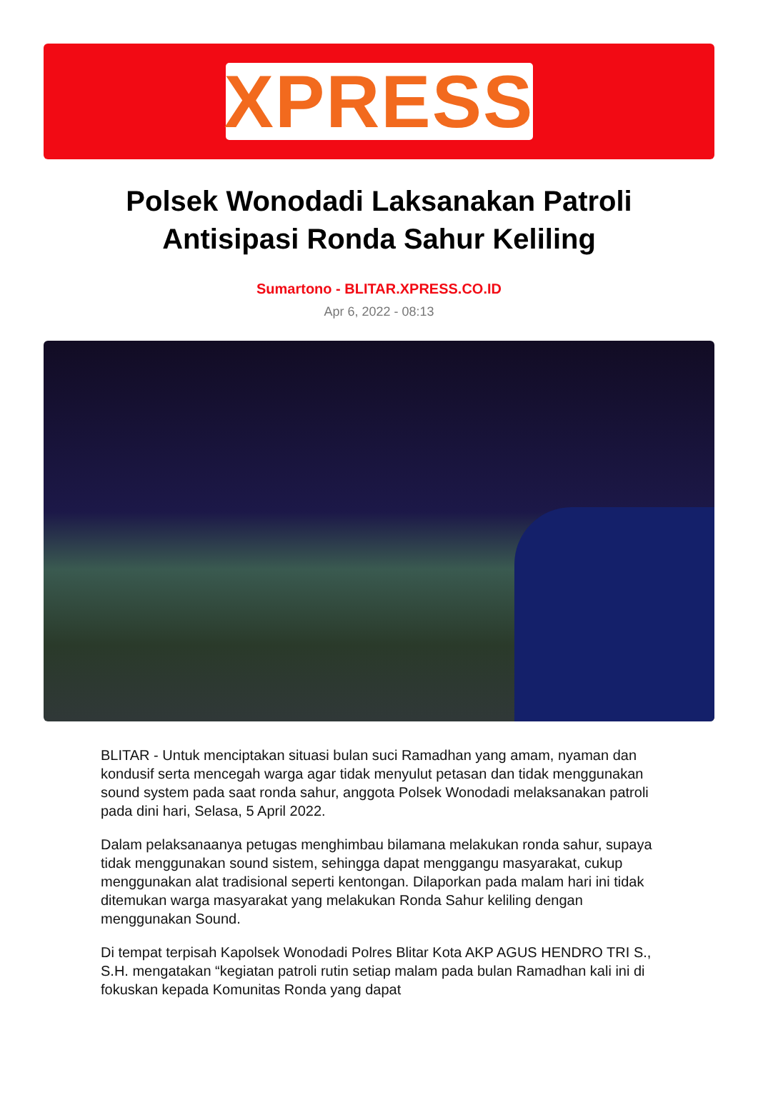XPRESS
Polsek Wonodadi Laksanakan Patroli Antisipasi Ronda Sahur Keliling
Sumartono - BLITAR.XPRESS.CO.ID
Apr 6, 2022 - 08:13
BLITAR - Untuk menciptakan situasi bulan suci Ramadhan yang amam, nyaman dan kondusif serta mencegah warga agar tidak menyulut petasan dan tidak menggunakan sound system pada saat ronda sahur, anggota Polsek Wonodadi melaksanakan patroli pada dini hari, Selasa, 5 April 2022.
Dalam pelaksanaanya petugas menghimbau bilamana melakukan ronda sahur, supaya tidak menggunakan sound sistem, sehingga dapat menggangu masyarakat, cukup menggunakan alat tradisional seperti kentongan. Dilaporkan pada malam hari ini tidak ditemukan warga masyarakat yang melakukan Ronda Sahur keliling dengan menggunakan Sound.
Di tempat terpisah Kapolsek Wonodadi Polres Blitar Kota AKP AGUS HENDRO TRI S., S.H. mengatakan “kegiatan patroli rutin setiap malam pada bulan Ramadhan kali ini di fokuskan kepada Komunitas Ronda yang dapat